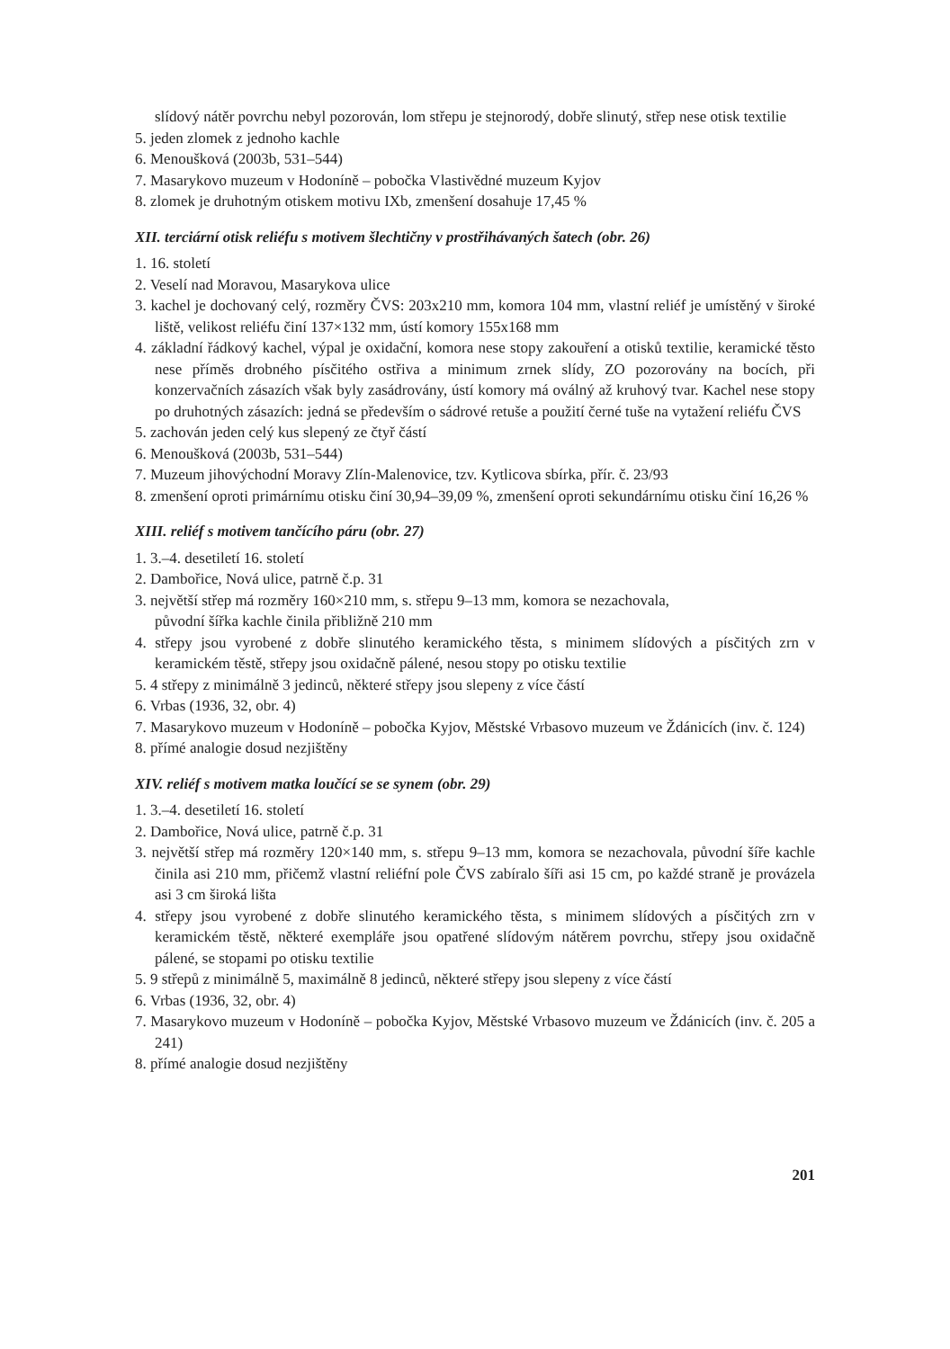slídový nátěr povrchu nebyl pozorován, lom střepu je stejnorodý, dobře slinutý, střep nese otisk textilie
5. jeden zlomek z jednoho kachle
6. Menoušková (2003b, 531–544)
7. Masarykovo muzeum v Hodoníně – pobočka Vlastivědné muzeum Kyjov
8. zlomek je druhotným otiskem motivu IXb, zmenšení dosahuje 17,45 %
XII. terciární otisk reliéfu s motivem šlechtičny v prostřihávaných šatech (obr. 26)
1. 16. století
2. Veselí nad Moravou, Masarykova ulice
3. kachel je dochovaný celý, rozměry ČVS: 203x210 mm, komora 104 mm, vlastní reliéf je umístěný v široké liště, velikost reliéfu činí 137×132 mm, ústí komory 155x168 mm
4. základní řádkový kachel, výpal je oxidační, komora nese stopy zakouření a otisků textilie, keramické těsto nese příměs drobného písčitého ostřiva a minimum zrnek slídy, ZO pozorovány na bocích, při konzervačních zásazích však byly zasádrovány, ústí komory má oválný až kruhový tvar. Kachel nese stopy po druhotných zásazích: jedná se především o sádrové retuše a použití černé tuše na vytažení reliéfu ČVS
5. zachován jeden celý kus slepený ze čtyř částí
6. Menoušková (2003b, 531–544)
7. Muzeum jihovýchodní Moravy Zlín-Malenovice, tzv. Kytlicova sbírka, přír. č. 23/93
8. zmenšení oproti primárnímu otisku činí 30,94–39,09 %, zmenšení oproti sekundárnímu otisku činí 16,26 %
XIII. reliéf s motivem tančícího páru (obr. 27)
1. 3.–4. desetiletí 16. století
2. Dambořice, Nová ulice, patrně č.p. 31
3. největší střep má rozměry 160×210 mm, s. střepu 9–13 mm, komora se nezachovala,
původní šířka kachle činila přibližně 210 mm
4. střepy jsou vyrobené z dobře slinutého keramického těsta, s minimem slídových a písčitých zrn v keramickém těstě, střepy jsou oxidačně pálené, nesou stopy po otisku textilie
5. 4 střepy z minimálně 3 jedinců, některé střepy jsou slepeny z více částí
6. Vrbas (1936, 32, obr. 4)
7. Masarykovo muzeum v Hodoníně – pobočka Kyjov, Městské Vrbasovo muzeum ve Ždánicích (inv. č. 124)
8. přímé analogie dosud nezjištěny
XIV. reliéf s motivem matka loučící se se synem (obr. 29)
1. 3.–4. desetiletí 16. století
2. Dambořice, Nová ulice, patrně č.p. 31
3. největší střep má rozměry 120×140 mm, s. střepu 9–13 mm, komora se nezachovala, původní šíře kachle činila asi 210 mm, přičemž vlastní reliéfní pole ČVS zabíralo šíři asi 15 cm, po každé straně je provázela asi 3 cm široká lišta
4. střepy jsou vyrobené z dobře slinutého keramického těsta, s minimem slídových a písčitých zrn v keramickém těstě, některé exempláře jsou opatřené slídovým nátěrem povrchu, střepy jsou oxidačně pálené, se stopami po otisku textilie
5. 9 střepů z minimálně 5, maximálně 8 jedinců, některé střepy jsou slepeny z více částí
6. Vrbas (1936, 32, obr. 4)
7. Masarykovo muzeum v Hodoníně – pobočka Kyjov, Městské Vrbasovo muzeum ve Ždánicích (inv. č. 205 a 241)
8. přímé analogie dosud nezjištěny
201